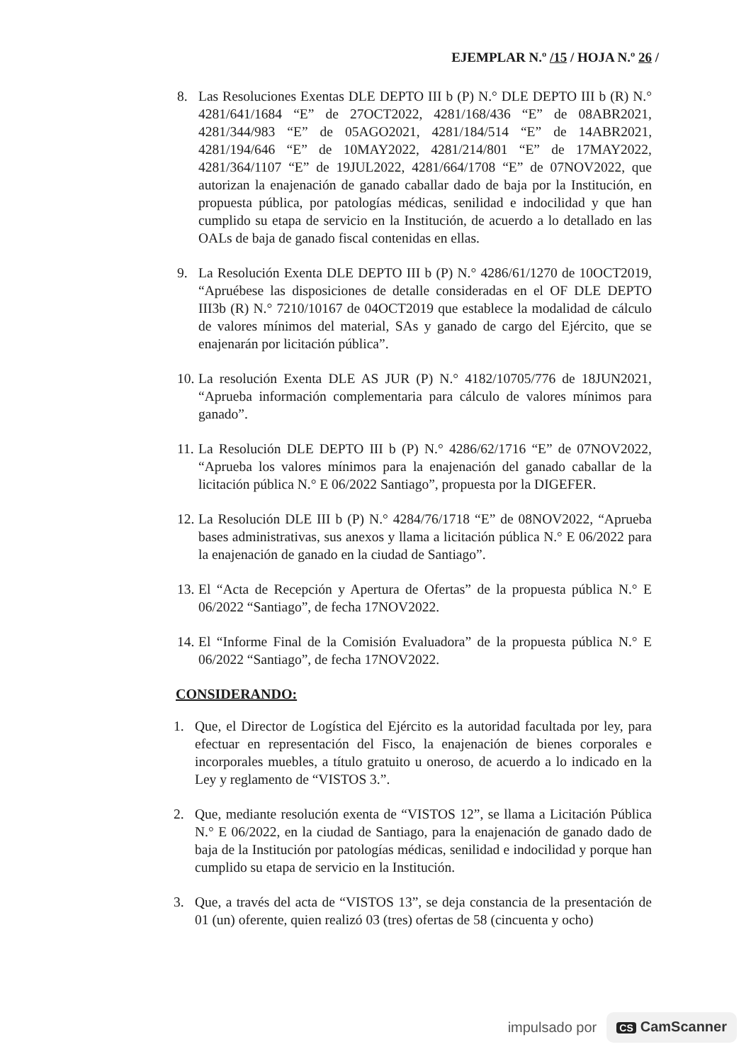EJEMPLAR N.º /15 / HOJA N.º 26 /
8. Las Resoluciones Exentas DLE DEPTO III b (P) N.° DLE DEPTO III b (R) N.° 4281/641/1684 “E” de 27OCT2022, 4281/168/436 “E” de 08ABR2021, 4281/344/983 “E” de 05AGO2021, 4281/184/514 “E” de 14ABR2021, 4281/194/646 “E” de 10MAY2022, 4281/214/801 “E” de 17MAY2022, 4281/364/1107 “E” de 19JUL2022, 4281/664/1708 “E” de 07NOV2022, que autorizan la enajenación de ganado caballar dado de baja por la Institución, en propuesta pública, por patologías médicas, senilidad e indocilidad y que han cumplido su etapa de servicio en la Institución, de acuerdo a lo detallado en las OALs de baja de ganado fiscal contenidas en ellas.
9. La Resolución Exenta DLE DEPTO III b (P) N.° 4286/61/1270 de 10OCT2019, “Apruébese las disposiciones de detalle consideradas en el OF DLE DEPTO III3b (R) N.° 7210/10167 de 04OCT2019 que establece la modalidad de cálculo de valores mínimos del material, SAs y ganado de cargo del Ejército, que se enajenarán por licitación pública”.
10.
La resolución Exenta DLE AS JUR (P) N.° 4182/10705/776 de 18JUN2021, “Aprueba información complementaria para cálculo de valores mínimos para ganado”.
11.
La Resolución DLE DEPTO III b (P) N.° 4286/62/1716 “E” de 07NOV2022, “Aprueba los valores mínimos para la enajenación del ganado caballar de la licitación pública N.° E 06/2022 Santiago”, propuesta por la DIGEFER.
12.
La Resolución DLE III b (P) N.° 4284/76/1718 “E” de 08NOV2022, “Aprueba bases administrativas, sus anexos y llama a licitación pública N.° E 06/2022 para la enajenación de ganado en la ciudad de Santiago”.
13.
El “Acta de Recepción y Apertura de Ofertas” de la propuesta pública N.° E 06/2022 “Santiago”, de fecha 17NOV2022.
14.
El “Informe Final de la Comisión Evaluadora” de la propuesta pública N.° E 06/2022 “Santiago”, de fecha 17NOV2022.
CONSIDERANDO:
1. Que, el Director de Logística del Ejército es la autoridad facultada por ley, para efectuar en representación del Fisco, la enajenación de bienes corporales e incorporales muebles, a título gratuito u oneroso, de acuerdo a lo indicado en la Ley y reglamento de “VISTOS 3.”.
2. Que, mediante resolución exenta de “VISTOS 12”, se llama a Licitación Pública N.° E 06/2022, en la ciudad de Santiago, para la enajenación de ganado dado de baja de la Institución por patologías médicas, senilidad e indocilidad y porque han cumplido su etapa de servicio en la Institución.
3. Que, a través del acta de “VISTOS 13”, se deja constancia de la presentación de 01 (un) oferente, quien realizó 03 (tres) ofertas de 58 (cincuenta y ocho)
impulsado por CS CamScanner